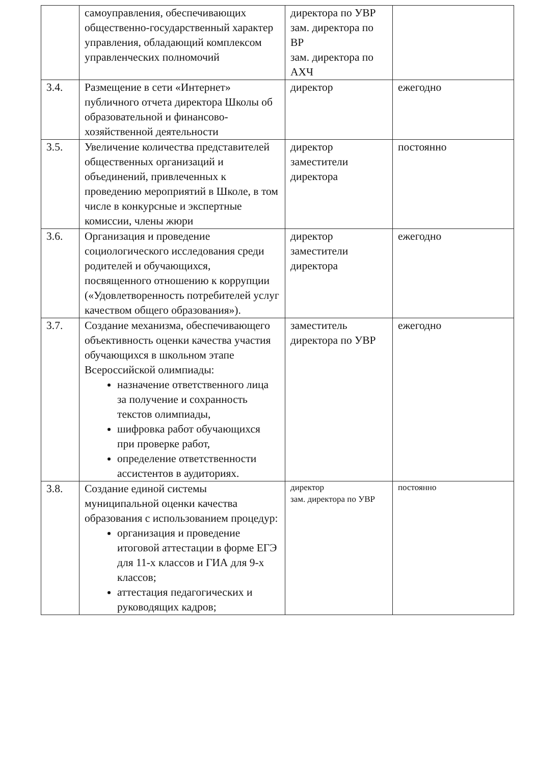| | самоуправления, обеспечивающих общественно-государственный характер управления, обладающий комплексом управленческих полномочий | директора по УВР зам. директора по ВР зам. директора по АХЧ | |
| 3.4. | Размещение в сети «Интернет» публичного отчета директора Школы об образовательной и финансово-хозяйственной деятельности | директор | ежегодно |
| 3.5. | Увеличение количества представителей общественных организаций и объединений, привлеченных к проведению мероприятий в Школе, в том числе в конкурсные и экспертные комиссии, члены жюри | директор заместители директора | постоянно |
| 3.6. | Организация и проведение социологического исследования среди родителей и обучающихся, посвященного отношению к коррупции («Удовлетворенность потребителей услуг качеством общего образования»). | директор заместители директора | ежегодно |
| 3.7. | Создание механизма, обеспечивающего объективность оценки качества участия обучающихся в школьном этапе Всероссийской олимпиады: назначение ответственного лица за получение и сохранность текстов олимпиады, шифровка работ обучающихся при проверке работ, определение ответственности ассистентов в аудиториях. | заместитель директора по УВР | ежегодно |
| 3.8. | Создание единой системы муниципальной оценки качества образования с использованием процедур: организация и проведение итоговой аттестации в форме ЕГЭ для 11-х классов и ГИА для 9-х классов; аттестация педагогических и руководящих кадров; | директор зам. директора по УВР | постоянно |